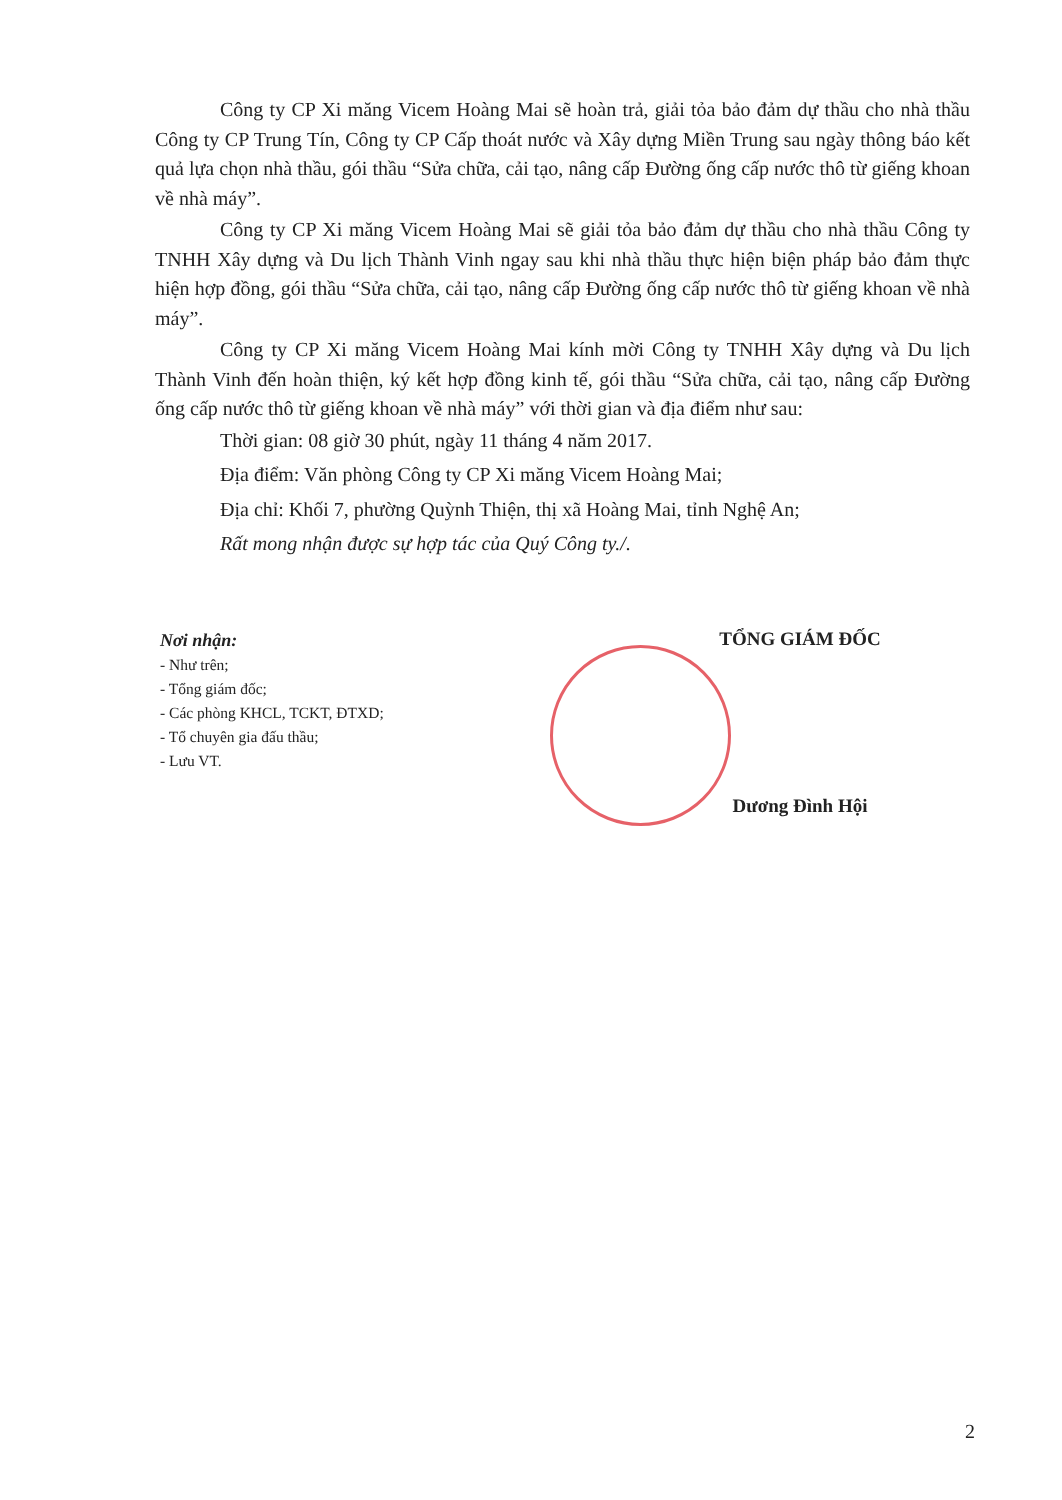Công ty CP Xi măng Vicem Hoàng Mai sẽ hoàn trả, giải tỏa bảo đảm dự thầu cho nhà thầu Công ty CP Trung Tín, Công ty CP Cấp thoát nước và Xây dựng Miền Trung sau ngày thông báo kết quả lựa chọn nhà thầu, gói thầu “Sửa chữa, cải tạo, nâng cấp Đường ống cấp nước thô từ giếng khoan về nhà máy”.
Công ty CP Xi măng Vicem Hoàng Mai sẽ giải tỏa bảo đảm dự thầu cho nhà thầu Công ty TNHH Xây dựng và Du lịch Thành Vinh ngay sau khi nhà thầu thực hiện biện pháp bảo đảm thực hiện hợp đồng, gói thầu “Sửa chữa, cải tạo, nâng cấp Đường ống cấp nước thô từ giếng khoan về nhà máy”.
Công ty CP Xi măng Vicem Hoàng Mai kính mời Công ty TNHH Xây dựng và Du lịch Thành Vinh đến hoàn thiện, ký kết hợp đồng kinh tế, gói thầu “Sửa chữa, cải tạo, nâng cấp Đường ống cấp nước thô từ giếng khoan về nhà máy” với thời gian và địa điểm như sau:
Thời gian: 08 giờ 30 phút, ngày 11 tháng 4 năm 2017.
Địa điểm: Văn phòng Công ty CP Xi măng Vicem Hoàng Mai;
Địa chỉ: Khối 7, phường Quỳnh Thiện, thị xã Hoàng Mai, tỉnh Nghệ An;
Rất mong nhận được sự hợp tác của Quý Công ty./.
Nơi nhận:
- Như trên;
- Tổng giám đốc;
- Các phòng KHCL, TCKT, ĐTXD;
- Tổ chuyên gia đấu thầu;
- Lưu VT.
TỔNG GIÁM ĐỐC
Dương Đình Hội
2